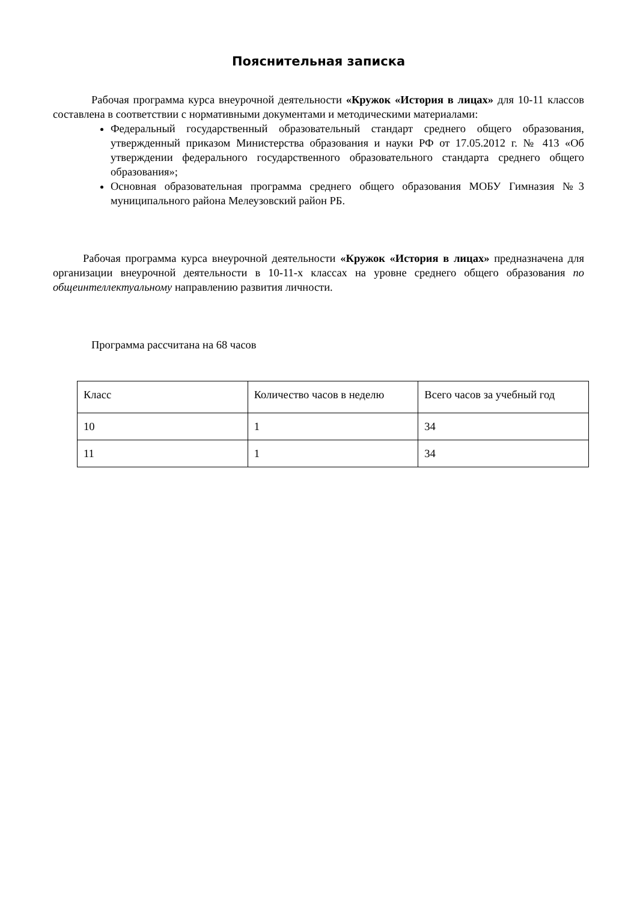Пояснительная записка
Рабочая программа курса внеурочной деятельности «Кружок «История в лицах» для 10-11 классов составлена в соответствии с нормативными документами и методическими материалами:
Федеральный государственный образовательный стандарт среднего общего образования, утвержденный приказом Министерства образования и науки РФ от 17.05.2012 г. № 413 «Об утверждении федерального государственного образовательного стандарта среднего общего образования»;
Основная образовательная программа среднего общего образования МОБУ Гимназия №3 муниципального района Мелеузовский район РБ.
Рабочая программа курса внеурочной деятельности «Кружок «История в лицах» предназначена для организации внеурочной деятельности в 10-11-х классах на уровне среднего общего образования по общеинтеллектуальному направлению развития личности.
Программа рассчитана на 68 часов
| Класс | Количество часов в неделю | Всего часов за учебный год |
| 10 | 1 | 34 |
| 11 | 1 | 34 |